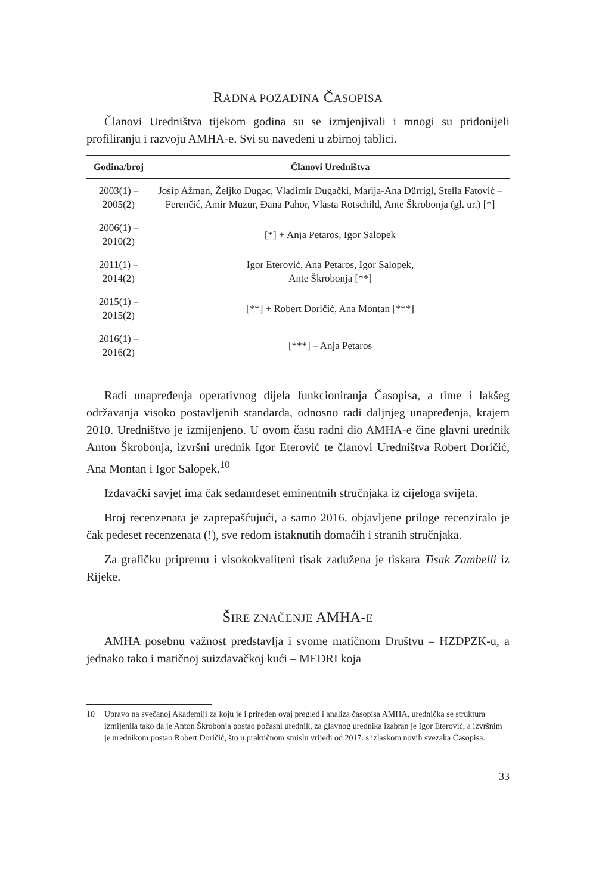RADNA POZADINA ČASOPISA
Članovi Uredništva tijekom godina su se izmjenjivali i mnogi su pridonijeli profiliranju i razvoju AMHA-e. Svi su navedeni u zbirnoj tablici.
| Godina/broj | Članovi Uredništva |
| --- | --- |
| 2003(1) – 2005(2) | Josip Ažman, Željko Dugac, Vladimir Dugački, Marija-Ana Dürrigl, Stella Fatović – Ferenčić, Amir Muzur, Đana Pahor, Vlasta Rotschild, Ante Škrobonja (gl. ur.) [*] |
| 2006(1) – 2010(2) | [*] + Anja Petaros, Igor Salopek |
| 2011(1) – 2014(2) | Igor Eterović, Ana Petaros, Igor Salopek, Ante Škrobonja [**] |
| 2015(1) – 2015(2) | [**] + Robert Doričić, Ana Montan [***] |
| 2016(1) – 2016(2) | [***] – Anja Petaros |
Radi unapređenja operativnog dijela funkcioniranja Časopisa, a time i lakšeg održavanja visoko postavljenih standarda, odnosno radi daljnjeg unapređenja, krajem 2010. Uredništvo je izmijenjeno. U ovom času radni dio AMHA-e čine glavni urednik Anton Škrobonja, izvršni urednik Igor Eterović te članovi Uredništva Robert Doričić, Ana Montan i Igor Salopek.<sup>10</sup>
Izdavački savjet ima čak sedamdeset eminentnih stručnjaka iz cijeloga svijeta.
Broj recenzenata je zaprepašćujući, a samo 2016. objavljene priloge recenziralo je čak pedeset recenzenata (!), sve redom istaknutih domaćih i stranih stručnjaka.
Za grafičku pripremu i visokokvaliteni tisak zadužena je tiskara Tisak Zambelli iz Rijeke.
ŠIRE ZNAČENJE AMHA-E
AMHA posebnu važnost predstavlja i svome matičnom Društvu – HZDPZK-u, a jednako tako i matičnoj suizdavačkoj kući – MEDRI koja
10 Upravo na svečanoj Akademiji za koju je i priređen ovaj pregled i analiza časopisa AMHA, urednička se struktura izmijenila tako da je Anton Škrobonja postao počasni urednik, za glavnog urednika izabran je Igor Eterović, a izvršnim je urednikom postao Robert Doričić, što u praktičnom smislu vrijedi od 2017. s izlaskom novih svezaka Časopisa.
33